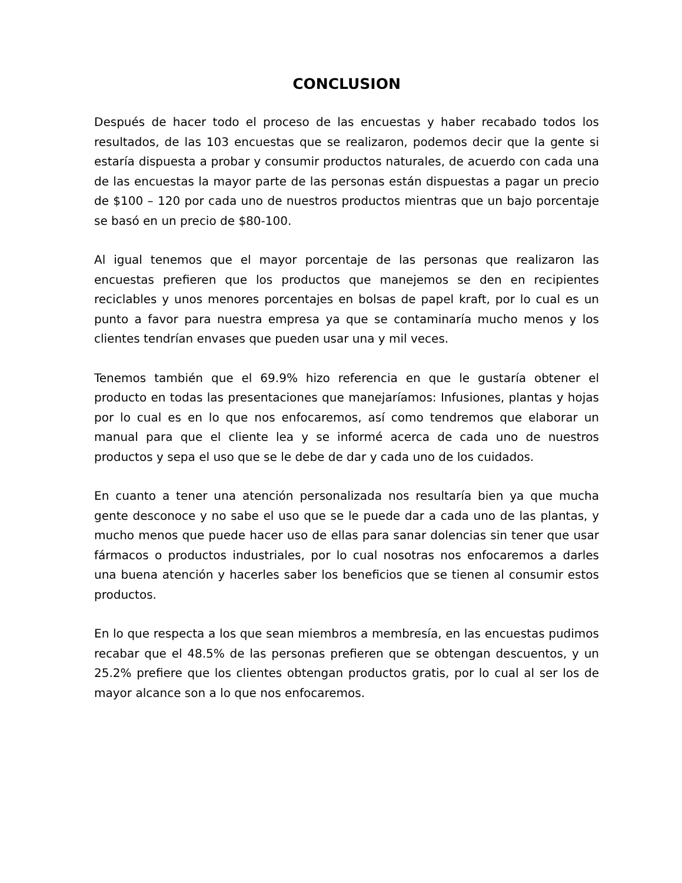CONCLUSION
Después de hacer todo el proceso de las encuestas y haber recabado todos los resultados, de las 103 encuestas que se realizaron, podemos decir que la gente si estaría dispuesta a probar y consumir productos naturales, de acuerdo con cada una de las encuestas la mayor parte de las personas están dispuestas a pagar un precio de $100 – 120 por cada uno de nuestros productos mientras que un bajo porcentaje se basó en un precio de $80-100.
Al igual tenemos que el mayor porcentaje de las personas que realizaron las encuestas prefieren que los productos que manejemos se den en recipientes reciclables y unos menores porcentajes en bolsas de papel kraft, por lo cual es un punto a favor para nuestra empresa ya que se contaminaría mucho menos y los clientes tendrían envases que pueden usar una y mil veces.
Tenemos también que el 69.9% hizo referencia en que le gustaría obtener el producto en todas las presentaciones que manejaríamos: Infusiones, plantas y hojas por lo cual es en lo que nos enfocaremos, así como tendremos que elaborar un manual para que el cliente lea y se informé acerca de cada uno de nuestros productos y sepa el uso que se le debe de dar y cada uno de los cuidados.
En cuanto a tener una atención personalizada nos resultaría bien ya que mucha gente desconoce y no sabe el uso que se le puede dar a cada uno de las plantas, y mucho menos que puede hacer uso de ellas para sanar dolencias sin tener que usar fármacos o productos industriales, por lo cual nosotras nos enfocaremos a darles una buena atención y hacerles saber los beneficios que se tienen al consumir estos productos.
En lo que respecta a los que sean miembros a membresía, en las encuestas pudimos recabar que el 48.5% de las personas prefieren que se obtengan descuentos, y un 25.2% prefiere que los clientes obtengan productos gratis, por lo cual al ser los de mayor alcance son a lo que nos enfocaremos.